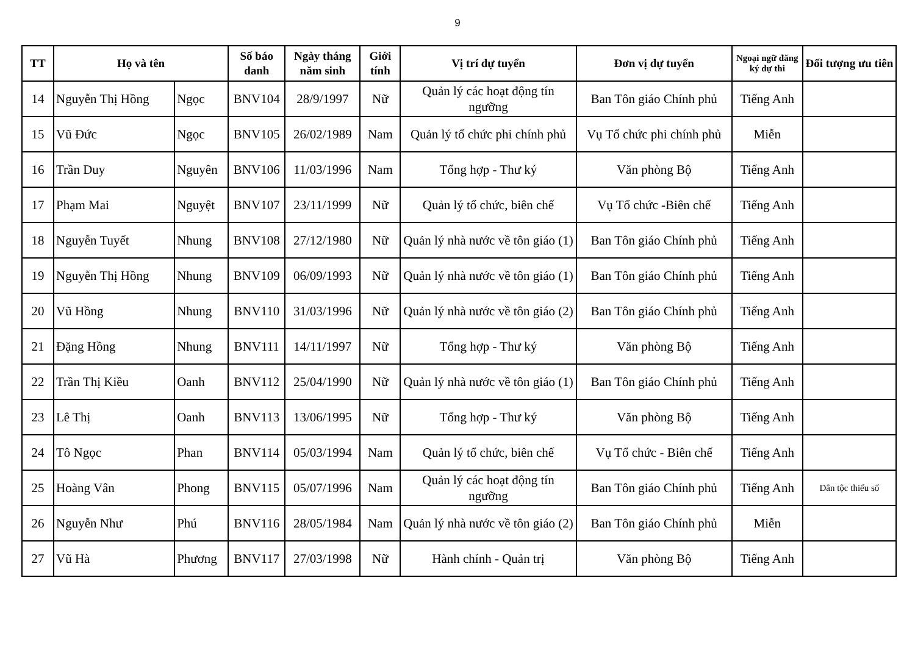9
| TT | Họ và tên | | Số báo danh | Ngày tháng năm sinh | Giới tính | Vị trí dự tuyển | Đơn vị dự tuyển | Ngoại ngữ đăng ký dự thi | Đối tượng ưu tiên |
| --- | --- | --- | --- | --- | --- | --- | --- | --- | --- |
| 14 | Nguyễn Thị Hồng | Ngọc | BNV104 | 28/9/1997 | Nữ | Quản lý các hoạt động tín ngưỡng | Ban Tôn giáo Chính phủ | Tiếng Anh | |
| 15 | Vũ Đức | Ngọc | BNV105 | 26/02/1989 | Nam | Quản lý tổ chức phi chính phủ | Vụ Tổ chức phi chính phủ | Miễn | |
| 16 | Trần Duy | Nguyên | BNV106 | 11/03/1996 | Nam | Tổng hợp - Thư ký | Văn phòng Bộ | Tiếng Anh | |
| 17 | Phạm Mai | Nguyệt | BNV107 | 23/11/1999 | Nữ | Quản lý tổ chức, biên chế | Vụ Tổ chức -Biên chế | Tiếng Anh | |
| 18 | Nguyễn Tuyết | Nhung | BNV108 | 27/12/1980 | Nữ | Quản lý nhà nước về tôn giáo (1) | Ban Tôn giáo Chính phủ | Tiếng Anh | |
| 19 | Nguyễn Thị Hồng | Nhung | BNV109 | 06/09/1993 | Nữ | Quản lý nhà nước về tôn giáo (1) | Ban Tôn giáo Chính phủ | Tiếng Anh | |
| 20 | Vũ Hồng | Nhung | BNV110 | 31/03/1996 | Nữ | Quản lý nhà nước về tôn giáo (2) | Ban Tôn giáo Chính phủ | Tiếng Anh | |
| 21 | Đặng Hồng | Nhung | BNV111 | 14/11/1997 | Nữ | Tổng hợp - Thư ký | Văn phòng Bộ | Tiếng Anh | |
| 22 | Trần Thị Kiều | Oanh | BNV112 | 25/04/1990 | Nữ | Quản lý nhà nước về tôn giáo (1) | Ban Tôn giáo Chính phủ | Tiếng Anh | |
| 23 | Lê Thị | Oanh | BNV113 | 13/06/1995 | Nữ | Tổng hợp - Thư ký | Văn phòng Bộ | Tiếng Anh | |
| 24 | Tô Ngọc | Phan | BNV114 | 05/03/1994 | Nam | Quản lý tổ chức, biên chế | Vụ Tổ chức - Biên chế | Tiếng Anh | |
| 25 | Hoàng Vân | Phong | BNV115 | 05/07/1996 | Nam | Quản lý các hoạt động tín ngưỡng | Ban Tôn giáo Chính phủ | Tiếng Anh | Dân tộc thiểu số |
| 26 | Nguyễn Như | Phú | BNV116 | 28/05/1984 | Nam | Quản lý nhà nước về tôn giáo (2) | Ban Tôn giáo Chính phủ | Miễn | |
| 27 | Vũ Hà | Phương | BNV117 | 27/03/1998 | Nữ | Hành chính - Quản trị | Văn phòng Bộ | Tiếng Anh | |